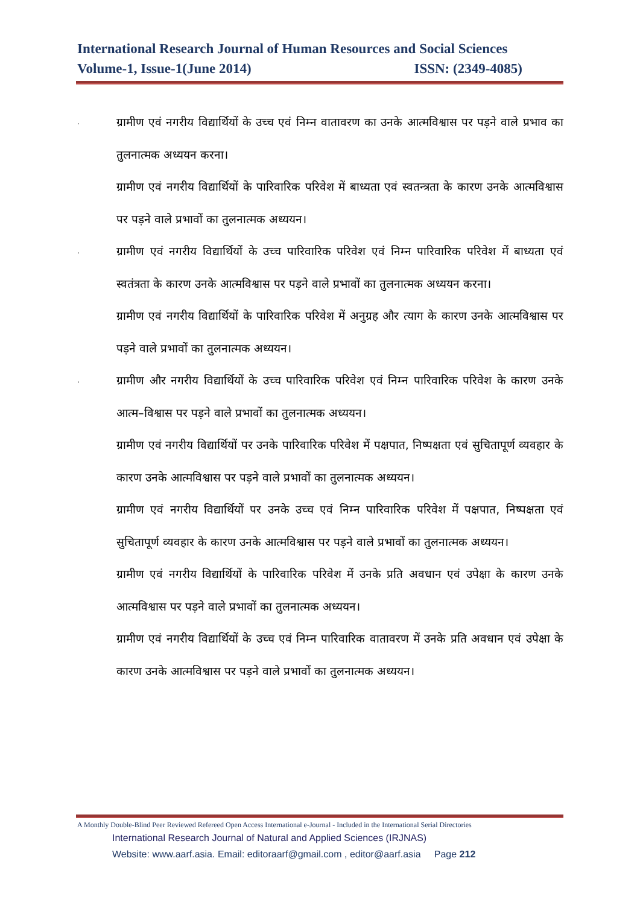International Research Journal of Human Resources and Social Sciences
Volume-1, Issue-1(June 2014) ISSN: (2349-4085)
.
ग्रामीण एवं नगरीय विद्यार्थियों के उच्च एवं निम्न वातावरण का उनके आत्मविश्वास पर पड़ने वाले प्रभाव का तुलनात्मक अध्ययन करना।
ग्रामीण एवं नगरीय विद्यार्थियों के पारिवारिक परिवेश में बाध्यता एवं स्वतन्त्रता के कारण उनके आत्मविश्वास पर पड़ने वाले प्रभावों का तुलनात्मक अध्ययन।
.
ग्रामीण एवं नगरीय विद्यार्थियों के उच्च पारिवारिक परिवेश एवं निम्न पारिवारिक परिवेश में बाध्यता एवं स्वतंत्रता के कारण उनके आत्मविश्वास पर पड़ने वाले प्रभावों का तुलनात्मक अध्ययन करना।
ग्रामीण एवं नगरीय विद्यार्थियों के पारिवारिक परिवेश में अनुग्रह और त्याग के कारण उनके आत्मविश्वास पर पड़ने वाले प्रभावों का तुलनात्मक अध्ययन।
.
ग्रामीण और नगरीय विद्यार्थियों के उच्च पारिवारिक परिवेश एवं निम्न पारिवारिक परिवेश के कारण उनके आत्म–विश्वास पर पड़ने वाले प्रभावों का तुलनात्मक अध्ययन।
ग्रामीण एवं नगरीय विद्यार्थियों पर उनके पारिवारिक परिवेश में पक्षपात, निष्पक्षता एवं सुचितापूर्ण व्यवहार के कारण उनके आत्मविश्वास पर पड़ने वाले प्रभावों का तुलनात्मक अध्ययन।
ग्रामीण एवं नगरीय विद्यार्थियों पर उनके उच्च एवं निम्न पारिवारिक परिवेश में पक्षपात, निष्पक्षता एवं सुचितापूर्ण व्यवहार के कारण उनके आत्मविश्वास पर पड़ने वाले प्रभावों का तुलनात्मक अध्ययन।
ग्रामीण एवं नगरीय विद्यार्थियों के पारिवारिक परिवेश में उनके प्रति अवधान एवं उपेक्षा के कारण उनके आत्मविश्वास पर पड़ने वाले प्रभावों का तुलनात्मक अध्ययन।
ग्रामीण एवं नगरीय विद्यार्थियों के उच्च एवं निम्न पारिवारिक वातावरण में उनके प्रति अवधान एवं उपेक्षा के कारण उनके आत्मविश्वास पर पड़ने वाले प्रभावों का तुलनात्मक अध्ययन।
A Monthly Double-Blind Peer Reviewed Refereed Open Access International e-Journal - Included in the International Serial Directories
International Research Journal of Natural and Applied Sciences (IRJNAS)
Website: www.aarf.asia. Email: editoraarf@gmail.com , editor@aarf.asia Page 212